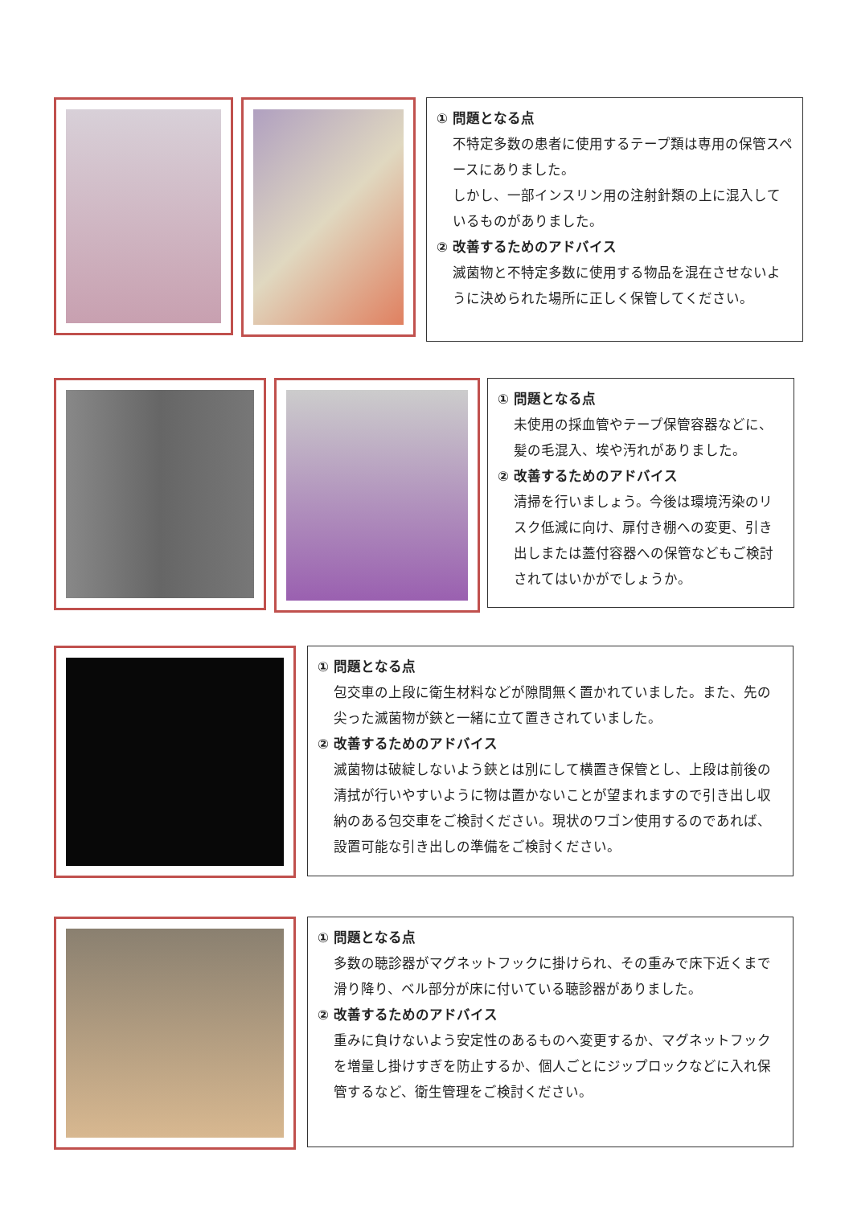① 問題となる点
不特定多数の患者に使用するテープ類は専用の保管スペースにありました。
しかし、一部インスリン用の注射針類の上に混入しているものがありました。
② 改善するためのアドバイス
滅菌物と不特定多数に使用する物品を混在させないように決められた場所に正しく保管してください。
① 問題となる点
未使用の採血管やテープ保管容器などに、髪の毛混入、埃や汚れがありました。
② 改善するためのアドバイス
清掃を行いましょう。今後は環境汚染のリスク低減に向け、扉付き棚への変更、引き出しまたは蓋付容器への保管などもご検討されてはいかがでしょうか。
① 問題となる点
包交車の上段に衛生材料などが隙間無く置かれていました。また、先の尖った滅菌物が鋏と一緒に立て置きされていました。
② 改善するためのアドバイス
滅菌物は破綻しないよう鋏とは別にして横置き保管とし、上段は前後の清拭が行いやすいように物は置かないことが望まれますので引き出し収納のある包交車をご検討ください。現状のワゴン使用するのであれば、設置可能な引き出しの準備をご検討ください。
① 問題となる点
多数の聴診器がマグネットフックに掛けられ、その重みで床下近くまで滑り降り、ベル部分が床に付いている聴診器がありました。
② 改善するためのアドバイス
重みに負けないよう安定性のあるものへ変更するか、マグネットフックを増量し掛けすぎを防止するか、個人ごとにジップロックなどに入れ保管するなど、衛生管理をご検討ください。